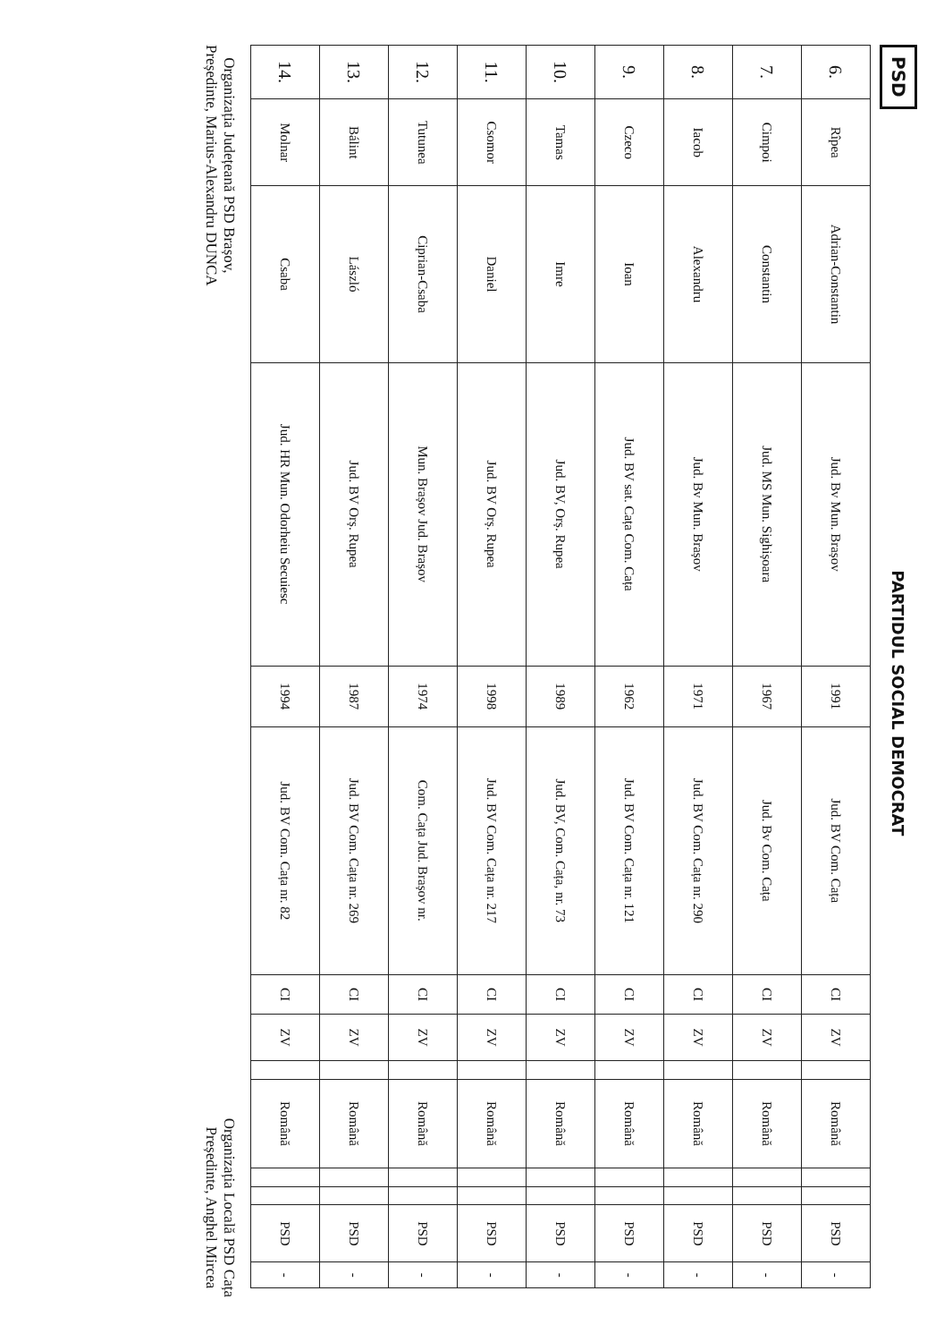PSD
PARTIDUL SOCIAL DEMOCRAT
| 6. | Rîpea | Adrian-Constantin | Jud. Bv Mun. Brașov | 1991 | Jud. BV Com. Cața | CI | ZV | | Română | | | PSD | - |
| 7. | Cimpoi | Constantin | Jud. MS Mun. Sighișoara | 1967 | Jud. Bv Com. Cața | CI | ZV | | Română | | | PSD | - |
| 8. | Iacob | Alexandru | Jud. Bv Mun. Brașov | 1971 | Jud. BV Com. Cața nr. 290 | CI | ZV | | Română | | | PSD | - |
| 9. | Czeco | Ioan | Jud. BV sat. Cața Com. Cața | 1962 | Jud. BV Com. Cața nr. 121 | CI | ZV | | Română | | | PSD | - |
| 10. | Tamas | Imre | Jud. BV, Orș. Rupea | 1989 | Jud. BV, Com. Cața, nr. 73 | CI | ZV | | Română | | | PSD | - |
| 11. | Csomor | Daniel | Jud. BV Orș. Rupea | 1998 | Jud. BV Com. Cața nr. 217 | CI | ZV | | Română | | | PSD | - |
| 12. | Tutunea | Ciprian-Csaba | Mun. Brașov Jud. Brașov | 1974 | Com. Cața Jud. Brașov nr. | CI | ZV | | Română | | | PSD | - |
| 13. | Bálint | László | Jud. BV Orș. Rupea | 1987 | Jud. BV Com. Cața nr. 269 | CI | ZV | | Română | | | PSD | - |
| 14. | Molnar | Csaba | Jud. HR Mun. Odorheiu Secuiesc | 1994 | Jud. BV Com. Cața nr. 82 | CI | ZV | | Română | | | PSD | - |
Organizația Județeană PSD Brașov,
Președinte, Marius-Alexandru DUNCA
Organizația Locală PSD Cața
Președinte, Anghel Mircea